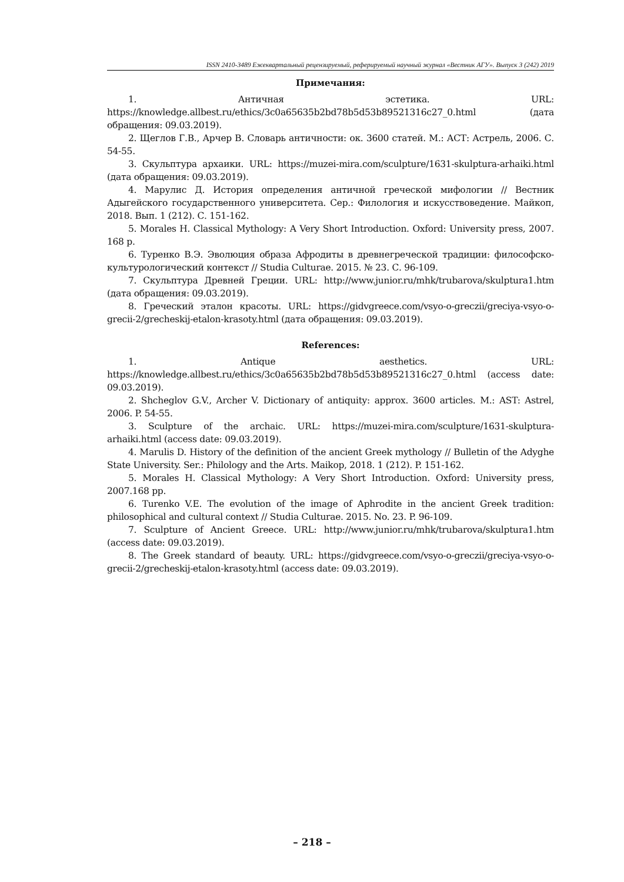ISSN 2410-3489 Ежеквартальный рецензируемый, реферируемый научный журнал «Вестник АГУ». Выпуск 3 (242) 2019
Примечания:
1. Античная эстетика. URL: https://knowledge.allbest.ru/ethics/3c0a65635b2bd78b5d53b89521316c27_0.html (дата обращения: 09.03.2019).
2. Щеглов Г.В., Арчер В. Словарь античности: ок. 3600 статей. М.: АСТ: Астрель, 2006. С. 54-55.
3. Скульптура архаики. URL: https://muzei-mira.com/sculpture/1631-skulptura-arhaiki.html (дата обращения: 09.03.2019).
4. Марулис Д. История определения античной греческой мифологии // Вестник Адыгейского государственного университета. Сер.: Филология и искусствоведение. Майкоп, 2018. Вып. 1 (212). С. 151-162.
5. Morales H. Classical Mythology: A Very Short Introduction. Oxford: University press, 2007. 168 p.
6. Туренко В.Э. Эволюция образа Афродиты в древнегреческой традиции: философско-культурологический контекст // Studia Culturae. 2015. № 23. С. 96-109.
7. Скульптура Древней Греции. URL: http://www.junior.ru/mhk/trubarova/skulptura1.htm (дата обращения: 09.03.2019).
8. Греческий эталон красоты. URL: https://gidvgreece.com/vsyo-o-greczii/greciya-vsyo-o-grecii-2/grecheskij-etalon-krasoty.html (дата обращения: 09.03.2019).
References:
1. Antique aesthetics. URL: https://knowledge.allbest.ru/ethics/3c0a65635b2bd78b5d53b89521316c27_0.html (access date: 09.03.2019).
2. Shcheglov G.V., Archer V. Dictionary of antiquity: approx. 3600 articles. M.: AST: Astrel, 2006. P. 54-55.
3. Sculpture of the archaic. URL: https://muzei-mira.com/sculpture/1631-skulptura-arhaiki.html (access date: 09.03.2019).
4. Marulis D. History of the definition of the ancient Greek mythology // Bulletin of the Adyghe State University. Ser.: Philology and the Arts. Maikop, 2018. 1 (212). P. 151-162.
5. Morales H. Classical Mythology: A Very Short Introduction. Oxford: University press, 2007.168 pp.
6. Turenko V.E. The evolution of the image of Aphrodite in the ancient Greek tradition: philosophical and cultural context // Studia Culturae. 2015. No. 23. P. 96-109.
7. Sculpture of Ancient Greece. URL: http://www.junior.ru/mhk/trubarova/skulptura1.htm (access date: 09.03.2019).
8. The Greek standard of beauty. URL: https://gidvgreece.com/vsyo-o-greczii/greciya-vsyo-o-grecii-2/grecheskij-etalon-krasoty.html (access date: 09.03.2019).
– 218 –